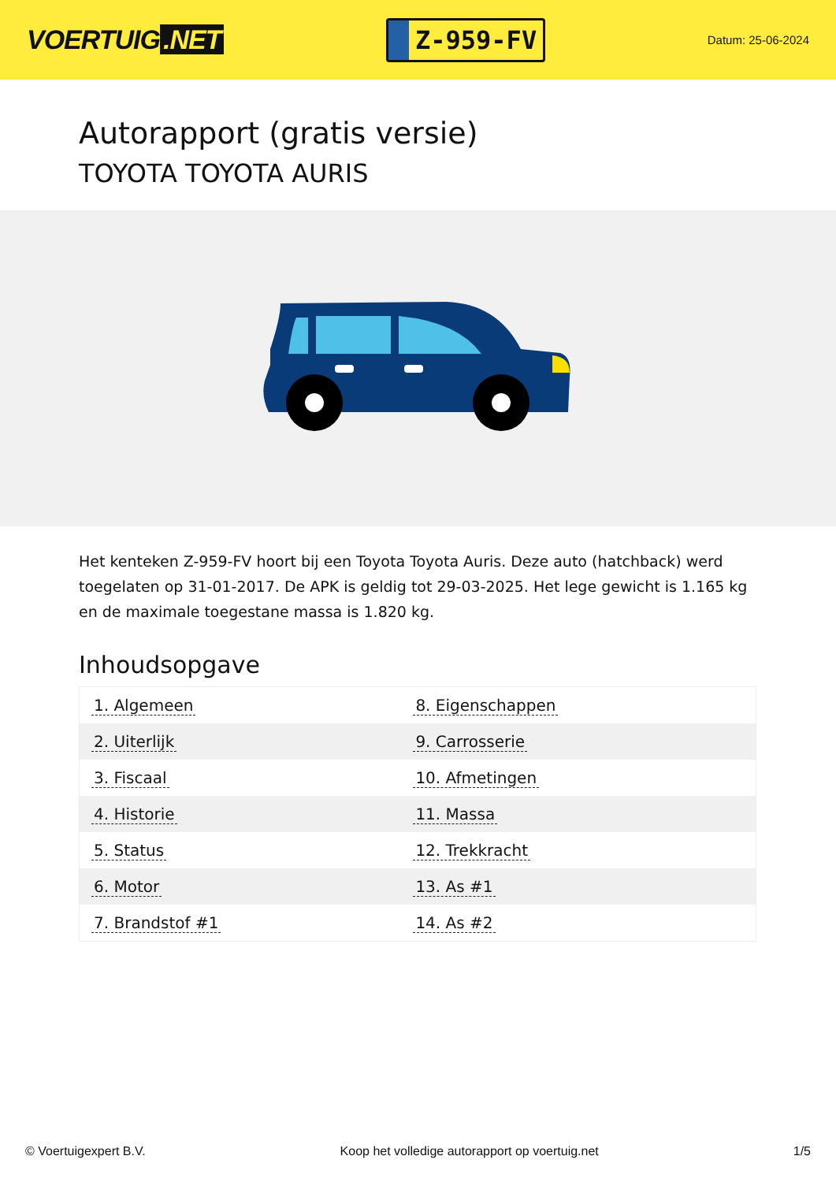VOERTUIG.NET
Z-959-FV
Datum: 25-06-2024
Autorapport (gratis versie)
TOYOTA TOYOTA AURIS
Het kenteken Z-959-FV hoort bij een Toyota Toyota Auris. Deze auto (hatchback) werd toegelaten op 31-01-2017. De APK is geldig tot 29-03-2025. Het lege gewicht is 1.165 kg en de maximale toegestane massa is 1.820 kg.
Inhoudsopgave
| 1. Algemeen | 8. Eigenschappen |
| 2. Uiterlijk | 9. Carrosserie |
| 3. Fiscaal | 10. Afmetingen |
| 4. Historie | 11. Massa |
| 5. Status | 12. Trekkracht |
| 6. Motor | 13. As #1 |
| 7. Brandstof #1 | 14. As #2 |
© Voertuigexpert B.V. Koop het volledige autorapport op voertuig.net
1/5